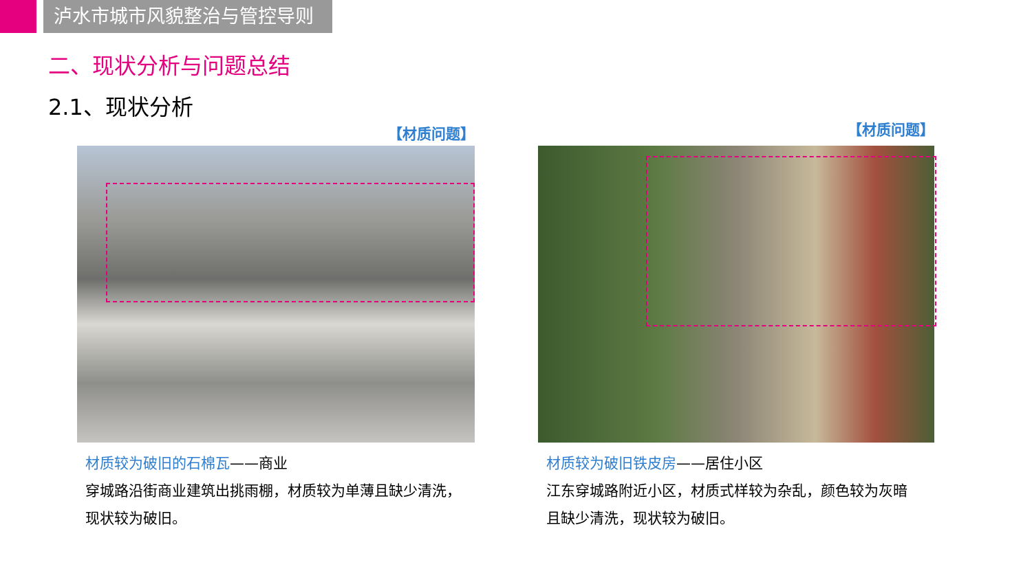泸水市城市风貌整治与管控导则
二、现状分析与问题总结
2.1、现状分析
【材质问题】
材质较为破旧的石棉瓦——商业
穿城路沿街商业建筑出挑雨棚，材质较为单薄且缺少清洗，
现状较为破旧。
【材质问题】
材质较为破旧铁皮房——居住小区
江东穿城路附近小区，材质式样较为杂乱，颜色较为灰暗
且缺少清洗，现状较为破旧。